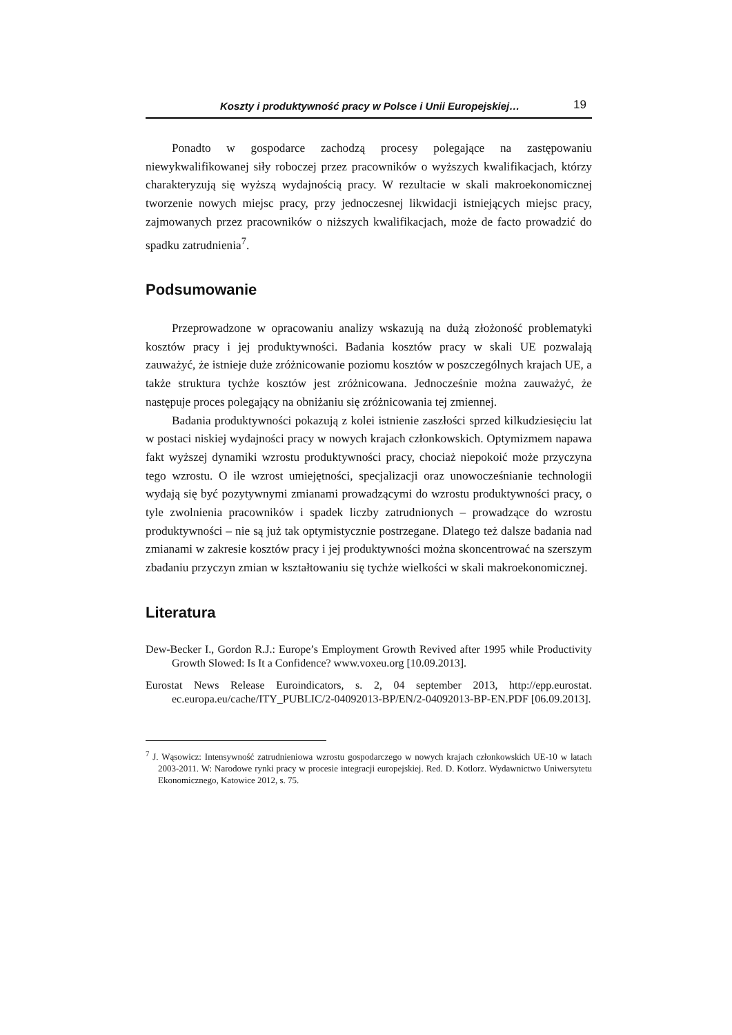Koszty i produktywność pracy w Polsce i Unii Europejskiej… 19
Ponadto w gospodarce zachodzą procesy polegające na zastępowaniu niewykwalifikowanej siły roboczej przez pracowników o wyższych kwalifikacjach, którzy charakteryzują się wyższą wydajnością pracy. W rezultacie w skali makroekonomicznej tworzenie nowych miejsc pracy, przy jednoczesnej likwidacji istniejących miejsc pracy, zajmowanych przez pracowników o niższych kwalifikacjach, może de facto prowadzić do spadku zatrudnienia<sup>7</sup>.
Podsumowanie
Przeprowadzone w opracowaniu analizy wskazują na dużą złożoność problematyki kosztów pracy i jej produktywności. Badania kosztów pracy w skali UE pozwalają zauważyć, że istnieje duże zróżnicowanie poziomu kosztów w poszczególnych krajach UE, a także struktura tychże kosztów jest zróżnicowana. Jednocześnie można zauważyć, że następuje proces polegający na obniżaniu się zróżnicowania tej zmiennej.
Badania produktywności pokazują z kolei istnienie zaszłości sprzed kilkudziesięciu lat w postaci niskiej wydajności pracy w nowych krajach członkowskich. Optymizmem napawa fakt wyższej dynamiki wzrostu produktywności pracy, chociaż niepokoić może przyczyna tego wzrostu. O ile wzrost umiejętności, specjalizacji oraz unowocześnianie technologii wydają się być pozytywnymi zmianami prowadzącymi do wzrostu produktywności pracy, o tyle zwolnienia pracowników i spadek liczby zatrudnionych – prowadzące do wzrostu produktywności – nie są już tak optymistycznie postrzegane. Dlatego też dalsze badania nad zmianami w zakresie kosztów pracy i jej produktywności można skoncentrować na szerszym zbadaniu przyczyn zmian w kształtowaniu się tychże wielkości w skali makroekonomicznej.
Literatura
Dew-Becker I., Gordon R.J.: Europe’s Employment Growth Revived after 1995 while Productivity Growth Slowed: Is It a Confidence? www.voxeu.org [10.09.2013].
Eurostat News Release Euroindicators, s. 2, 04 september 2013, http://epp.eurostat. ec.europa.eu/cache/ITY_PUBLIC/2-04092013-BP/EN/2-04092013-BP-EN.PDF [06.09.2013].
<sup>7</sup> J. Wąsowicz: Intensywność zatrudnieniowa wzrostu gospodarczego w nowych krajach członkowskich UE-10 w latach 2003-2011. W: Narodowe rynki pracy w procesie integracji europejskiej. Red. D. Kotlorz. Wydawnictwo Uniwersytetu Ekonomicznego, Katowice 2012, s. 75.